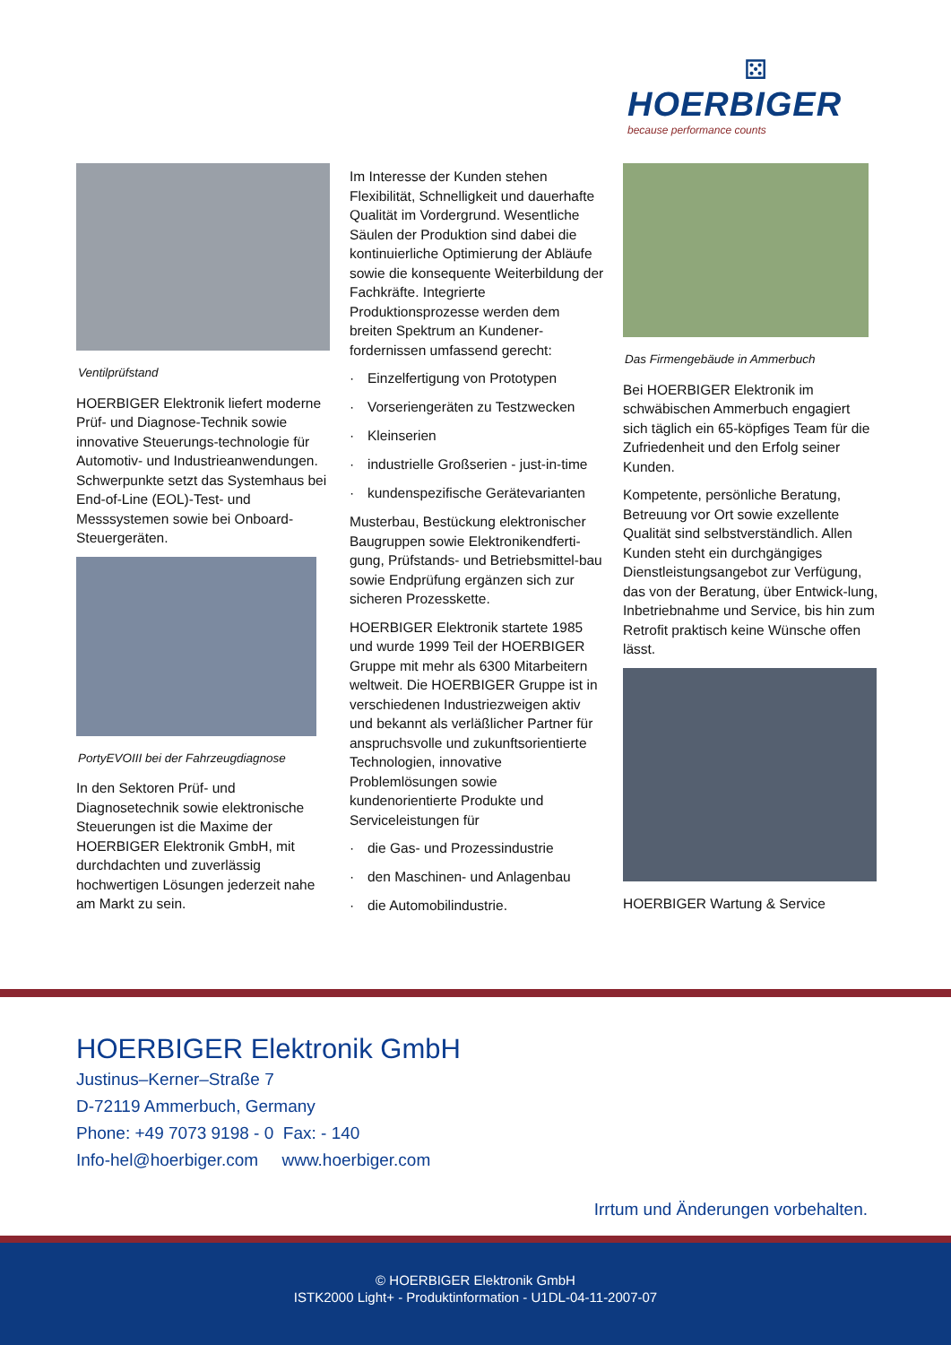⚄
HOERBIGER
because performance counts
Ventilprüfstand
HOERBIGER Elektronik liefert moderne Prüf- und Diagnose-Technik sowie innovative Steuerungs-technologie für Automotiv- und Industrieanwendungen. Schwerpunkte setzt das Systemhaus bei End-of-Line (EOL)-Test- und Messsystemen sowie bei Onboard-Steuergeräten.
PortyEVOIII bei der Fahrzeugdiagnose
In den Sektoren Prüf- und Diagnosetechnik sowie elektronische Steuerungen ist die Maxime der HOERBIGER Elektronik GmbH, mit durchdachten und zuverlässig hochwertigen Lösungen jederzeit nahe am Markt zu sein.
Im Interesse der Kunden stehen Flexibilität, Schnelligkeit und dauerhafte Qualität im Vordergrund. Wesentliche Säulen der Produktion sind dabei die kontinuierliche Optimierung der Abläufe sowie die konsequente Weiterbildung der Fachkräfte. Integrierte Produktionsprozesse werden dem breiten Spektrum an Kundener-fordernissen umfassend gerecht:
· Einzelfertigung von Prototypen
· Vorseriengeräten zu Testzwecken
· Kleinserien
· industrielle Großserien - just-in-time
· kundenspezifische Gerätevarianten
Musterbau, Bestückung elektronischer Baugruppen sowie Elektronikendferti-gung, Prüfstands- und Betriebsmittel-bau sowie Endprüfung ergänzen sich zur sicheren Prozesskette.
HOERBIGER Elektronik startete 1985 und wurde 1999 Teil der HOERBIGER Gruppe mit mehr als 6300 Mitarbeitern weltweit. Die HOERBIGER Gruppe ist in verschiedenen Industriezweigen aktiv und bekannt als verläßlicher Partner für anspruchsvolle und zukunftsorientierte Technologien, innovative Problemlösungen sowie kundenorientierte Produkte und Serviceleistungen für
· die Gas- und Prozessindustrie
· den Maschinen- und Anlagenbau
· die Automobilindustrie.
Das Firmengebäude in Ammerbuch
Bei HOERBIGER Elektronik im schwäbischen Ammerbuch engagiert sich täglich ein 65-köpfiges Team für die Zufriedenheit und den Erfolg seiner Kunden.
Kompetente, persönliche Beratung, Betreuung vor Ort sowie exzellente Qualität sind selbstverständlich. Allen Kunden steht ein durchgängiges Dienstleistungsangebot zur Verfügung, das von der Beratung, über Entwick-lung, Inbetriebnahme und Service, bis hin zum Retrofit praktisch keine Wünsche offen lässt.
HOERBIGER Wartung & Service
HOERBIGER Elektronik GmbH
Justinus–Kerner–Straße 7
D-72119 Ammerbuch, Germany
Phone: +49 7073 9198 - 0 Fax: - 140
Info-hel@hoerbiger.com www.hoerbiger.com
Irrtum und Änderungen vorbehalten.
© HOERBIGER Elektronik GmbH
ISTK2000 Light+ - Produktinformation - U1DL-04-11-2007-07